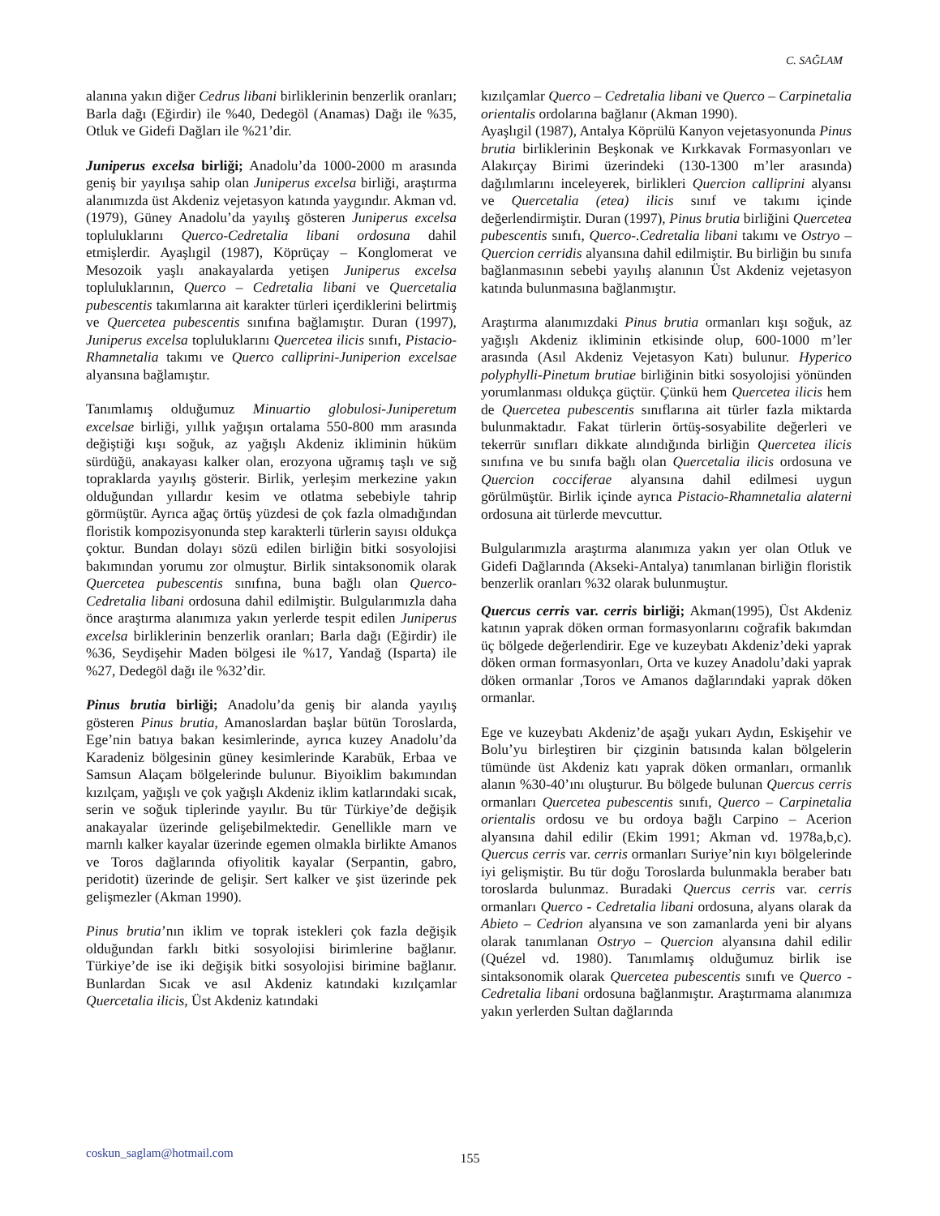C. SAĞLAM
alanına yakın diğer Cedrus libani birliklerinin benzerlik oranları; Barla dağı (Eğirdir) ile %40, Dedegöl (Anamas) Dağı ile %35, Otluk ve Gidefi Dağları ile %21’dir.
Juniperus excelsa birliği; Anadolu’da 1000-2000 m arasında geniş bir yayılışa sahip olan Juniperus excelsa birliği, araştırma alanımızda üst Akdeniz vejetasyon katında yaygındır. Akman vd. (1979), Güney Anadolu’da yayılış gösteren Juniperus excelsa topluluklarını Querco-Cedretalia libani ordosuna dahil etmişlerdir. Ayaşlıgil (1987), Köprüçay – Konglomerat ve Mesozoik yaşlı anakayalarda yetişen Juniperus excelsa topluluklarının, Querco – Cedretalia libani ve Quercetalia pubescentis takımlarına ait karakter türleri içerdiklerini belirtmiş ve Quercetea pubescentis sınıfına bağlamıştır. Duran (1997), Juniperus excelsa topluluklarını Quercetea ilicis sınıfı, Pistacio-Rhamnetalia takımı ve Querco calliprini-Juniperion excelsae alyansına bağlamıştır.
Tanımlamış olduğumuz Minuartio globulosi-Juniperetum excelsae birliği, yıllık yağışın ortalama 550-800 mm arasında değiştiği kışı soğuk, az yağışlı Akdeniz ikliminin hüküm sürdüğü, anakayası kalker olan, erozyona uğramış taşlı ve sığ topraklarda yayılış gösterir. Birlik, yerleşim merkezine yakın olduğundan yıllardır kesim ve otlatma sebebiyle tahrip görmüştür. Ayrıca ağaç örtüş yüzdesi de çok fazla olmadığından floristik kompozisyonunda step karakterli türlerin sayısı oldukça çoktur. Bundan dolayı sözü edilen birliğin bitki sosyolojisi bakımından yorumu zor olmuştur. Birlik sintaksonomik olarak Quercetea pubescentis sınıfına, buna bağlı olan Querco-Cedretalia libani ordosuna dahil edilmiştir. Bulgularımızla daha önce araştırma alanımıza yakın yerlerde tespit edilen Juniperus excelsa birliklerinin benzerlik oranları; Barla dağı (Eğirdir) ile %36, Seydişehir Maden bölgesi ile %17, Yandağ (Isparta) ile %27, Dedegöl dağı ile %32’dir.
Pinus brutia birliği; Anadolu’da geniş bir alanda yayılış gösteren Pinus brutia, Amanoslardan başlar bütün Toroslarda, Ege’nin batıya bakan kesimlerinde, ayrıca kuzey Anadolu’da Karadeniz bölgesinin güney kesimlerinde Karabük, Erbaa ve Samsun Alaçam bölgelerinde bulunur. Biyoiklim bakımından kızılçam, yağışlı ve çok yağışlı Akdeniz iklim katlarındaki sıcak, serin ve soğuk tiplerinde yayılır. Bu tür Türkiye’de değişik anakayalar üzerinde gelişebilmektedir. Genellikle marn ve marnlı kalker kayalar üzerinde egemen olmakla birlikte Amanos ve Toros dağlarında ofiyolitik kayalar (Serpantin, gabro, peridotit) üzerinde de gelişir. Sert kalker ve şist üzerinde pek gelişmezler (Akman 1990).
Pinus brutia’nın iklim ve toprak istekleri çok fazla değişik olduğundan farklı bitki sosyolojisi birimlerine bağlanır. Türkiye’de ise iki değişik bitki sosyolojisi birimine bağlanır. Bunlardan Sıcak ve asıl Akdeniz katındaki kızılçamlar Quercetalia ilicis, Üst Akdeniz katındaki
kızılçamlar Querco – Cedretalia libani ve Querco – Carpinetalia orientalis ordolarına bağlanır (Akman 1990).
Ayaşlıgil (1987), Antalya Köprülü Kanyon vejetasyonunda Pinus brutia birliklerinin Beşkonak ve Kırkkavak Formasyonları ve Alakırçay Birimi üzerindeki (130-1300 m’ler arasında) dağılımlarını inceleyerek, birlikleri Quercion calliprini alyansı ve Quercetalia (etea) ilicis sınıf ve takımı içinde değerlendirmiştir. Duran (1997), Pinus brutia birliğini Quercetea pubescentis sınıfı, Querco-.Cedretalia libani takımı ve Ostryo – Quercion cerridis alyansına dahil edilmiştir. Bu birliğin bu sınıfa bağlanmasının sebebi yayılış alanının Üst Akdeniz vejetasyon katında bulunmasına bağlanmıştır.
Araştırma alanımızdaki Pinus brutia ormanları kışı soğuk, az yağışlı Akdeniz ikliminin etkisinde olup, 600-1000 m’ler arasında (Asıl Akdeniz Vejetasyon Katı) bulunur. Hyperico polyphylli-Pinetum brutiae birliğinin bitki sosyolojisi yönünden yorumlanması oldukça güçtür. Çünkü hem Quercetea ilicis hem de Quercetea pubescentis sınıflarına ait türler fazla miktarda bulunmaktadır. Fakat türlerin örtüş-sosyabilite değerleri ve tekerrür sınıfları dikkate alındığında birliğin Quercetea ilicis sınıfına ve bu sınıfa bağlı olan Quercetalia ilicis ordosuna ve Quercion cocciferae alyansına dahil edilmesi uygun görülmüştür. Birlik içinde ayrıca Pistacio-Rhamnetalia alaterni ordosuna ait türlerde mevcuttur.
Bulgularımızla araştırma alanımıza yakın yer olan Otluk ve Gidefi Dağlarında (Akseki-Antalya) tanımlanan birliğin floristik benzerlik oranları %32 olarak bulunmuştur.
Quercus cerris var. cerris birliği; Akman(1995), Üst Akdeniz katının yaprak döken orman formasyonlarını coğrafik bakımdan üç bölgede değerlendirir. Ege ve kuzeybatı Akdeniz’deki yaprak döken orman formasyonları, Orta ve kuzey Anadolu’daki yaprak döken ormanlar ,Toros ve Amanos dağlarındaki yaprak döken ormanlar.
Ege ve kuzeybatı Akdeniz’de aşağı yukarı Aydın, Eskişehir ve Bolu’yu birleştiren bir çizginin batısında kalan bölgelerin tümünde üst Akdeniz katı yaprak döken ormanları, ormanlık alanın %30-40’ını oluşturur. Bu bölgede bulunan Quercus cerris ormanları Quercetea pubescentis sınıfı, Querco – Carpinetalia orientalis ordosu ve bu ordoya bağlı Carpino – Acerion alyansına dahil edilir (Ekim 1991; Akman vd. 1978a,b,c). Quercus cerris var. cerris ormanları Suriye’nin kıyı bölgelerinde iyi gelişmiştir. Bu tür doğu Toroslarda bulunmakla beraber batı toroslarda bulunmaz. Buradaki Quercus cerris var. cerris ormanları Querco - Cedretalia libani ordosuna, alyans olarak da Abieto – Cedrion alyansına ve son zamanlarda yeni bir alyans olarak tanımlanan Ostryo – Quercion alyansına dahil edilir (Quézel vd. 1980). Tanımlamış olduğumuz birlik ise sintaksonomik olarak Quercetea pubescentis sınıfı ve Querco - Cedretalia libani ordosuna bağlanmıştır. Araştırmama alanımıza yakın yerlerden Sultan dağlarında
coskun_saglam@hotmail.com
155